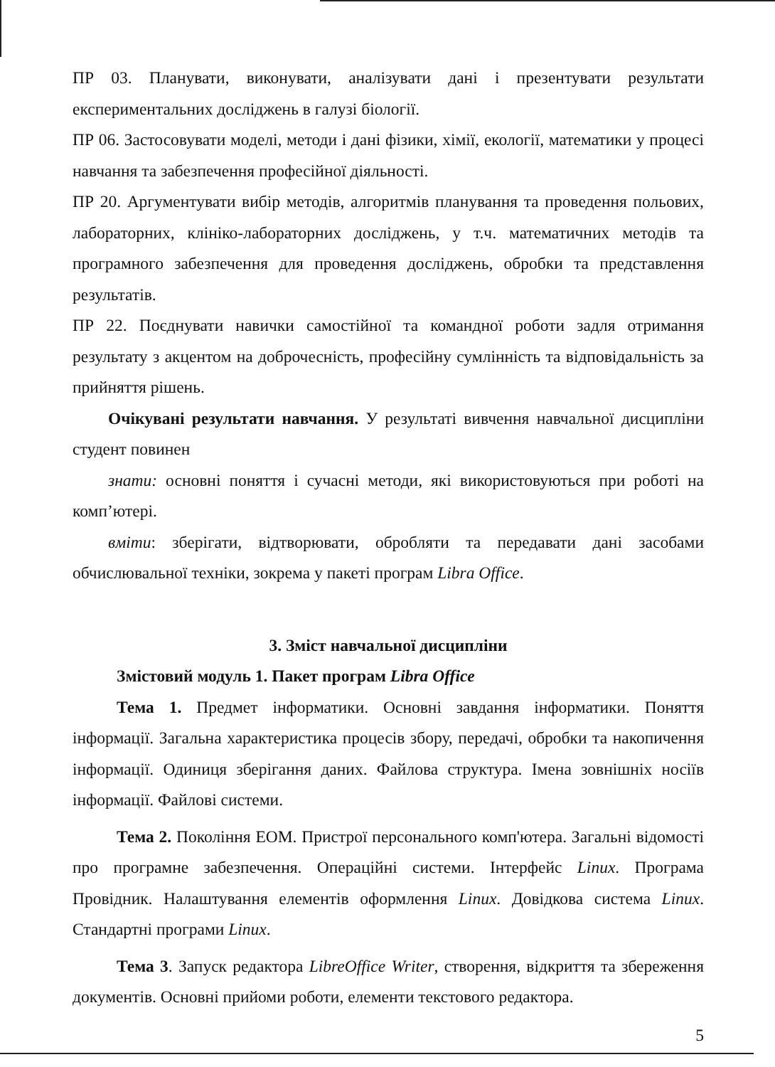ПР 03. Планувати, виконувати, аналізувати дані і презентувати результати експериментальних досліджень в галузі біології.
ПР 06. Застосовувати моделі, методи і дані фізики, хімії, екології, математики у процесі навчання та забезпечення професійної діяльності.
ПР 20. Аргументувати вибір методів, алгоритмів планування та проведення польових, лабораторних, клініко-лабораторних досліджень, у т.ч. математичних методів та програмного забезпечення для проведення досліджень, обробки та представлення результатів.
ПР 22. Поєднувати навички самостійної та командної роботи задля отримання результату з акцентом на доброчесність, професійну сумлінність та відповідальність за прийняття рішень.
Очікувані результати навчання. У результаті вивчення навчальної дисципліни студент повинен
знати: основні поняття і сучасні методи, які використовуються при роботі на комп’ютері.
вміти: зберігати, відтворювати, обробляти та передавати дані засобами обчислювальної техніки, зокрема у пакеті програм Libra Office.
3. Зміст навчальної дисципліни
Змістовий модуль 1. Пакет програм Libra Office
Тема 1. Предмет інформатики. Основні завдання інформатики. Поняття інформації. Загальна характеристика процесів збору, передачі, обробки та накопичення інформації. Одиниця зберігання даних. Файлова структура. Імена зовнішніх носіїв інформації. Файлові системи.
Тема 2. Покоління ЕОМ. Пристрої персонального комп'ютера. Загальні відомості про програмне забезпечення. Операційні системи. Інтерфейс Linux. Програма Провідник. Налаштування елементів оформлення Linux. Довідкова система Linux. Стандартні програми Linux.
Тема 3. Запуск редактора LibreOffice Writer, створення, відкриття та збереження документів. Основні прийоми роботи, елементи текстового редактора.
5